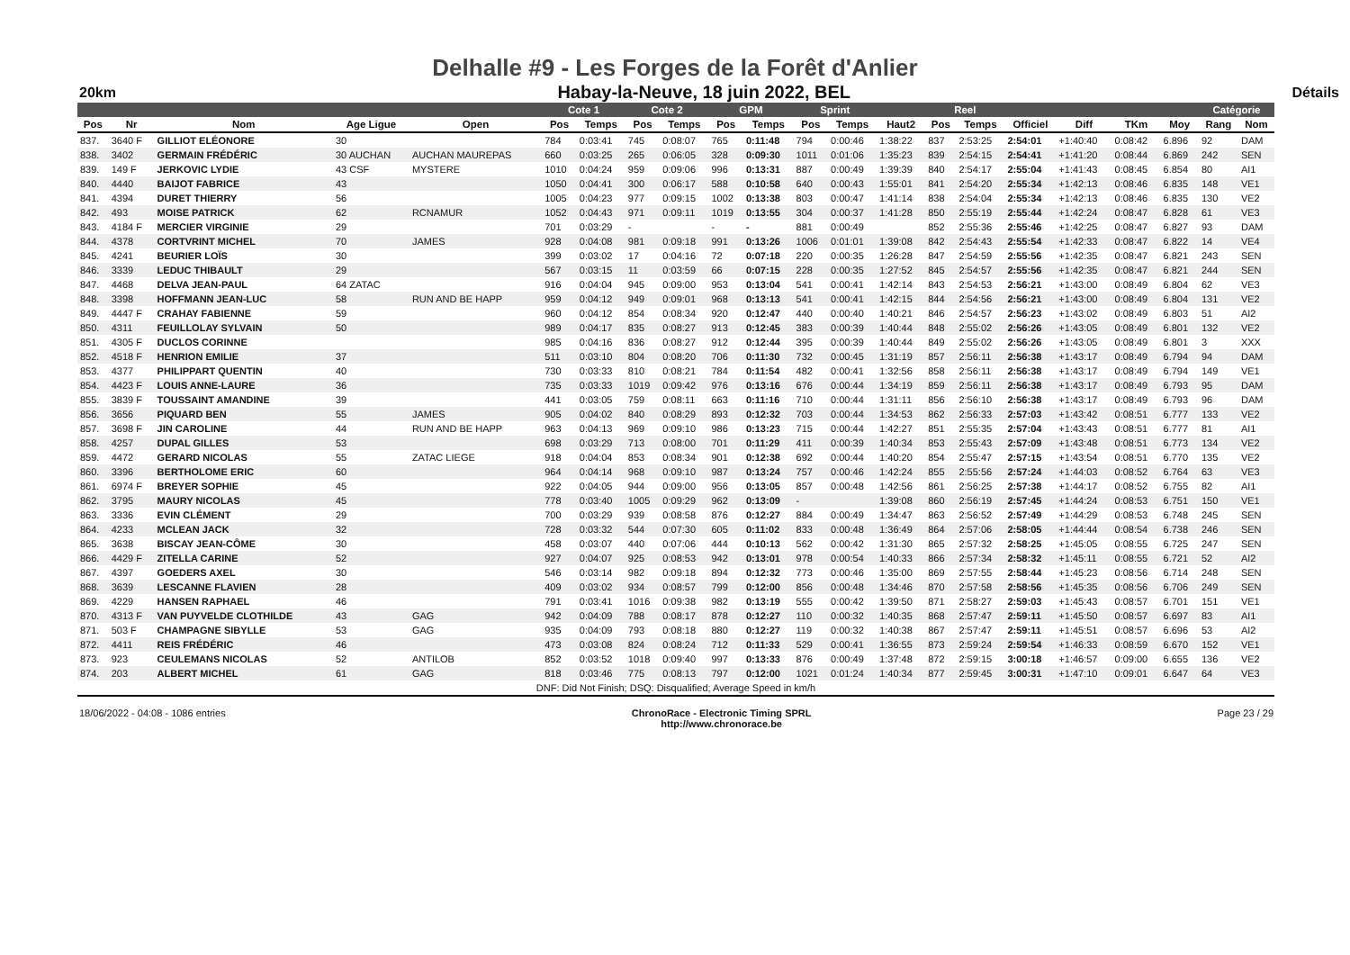Delhalle #9 - Les Forges de la Forêt d'Anlier
20km Habay-la-Neuve, 18 juin 2022, BEL Détails
| | | | | | Cote 1 | | Cote 2 | | GPM | | Sprint | | | Reel | | | | | | Catégorie | |
| --- | --- | --- | --- | --- | --- | --- | --- | --- | --- | --- | --- | --- | --- | --- | --- | --- | --- | --- | --- | --- | --- |
| Pos | Nr | Nom | Age Ligue | Open | Pos | Temps | Pos | Temps | Pos | Temps | Pos | Temps | Haut2 | Pos | Temps | Officiel | Diff | TKm | Moy | Rang | Nom |
| 837. | 3640 F | GILLIOT ELÉONORE | 30 | | 784 | 0:03:41 | 745 | 0:08:07 | 765 | 0:11:48 | 794 | 0:00:46 | 1:38:22 | 837 | 2:53:25 | 2:54:01 | +1:40:40 | 0:08:42 | 6.896 | 92 | DAM |
| 838. | 3402 | GERMAIN FRÉDÉRIC | 30 AUCHAN | AUCHAN MAUREPAS | 660 | 0:03:25 | 265 | 0:06:05 | 328 | 0:09:30 | 1011 | 0:01:06 | 1:35:23 | 839 | 2:54:15 | 2:54:41 | +1:41:20 | 0:08:44 | 6.869 | 242 | SEN |
| 839. | 149 F | JERKOVIC LYDIE | 43 CSF | MYSTERE | 1010 | 0:04:24 | 959 | 0:09:06 | 996 | 0:13:31 | 887 | 0:00:49 | 1:39:39 | 840 | 2:54:17 | 2:55:04 | +1:41:43 | 0:08:45 | 6.854 | 80 | AI1 |
| 840. | 4440 | BAIJOT FABRICE | 43 | | 1050 | 0:04:41 | 300 | 0:06:17 | 588 | 0:10:58 | 640 | 0:00:43 | 1:55:01 | 841 | 2:54:20 | 2:55:34 | +1:42:13 | 0:08:46 | 6.835 | 148 | VE1 |
| 841. | 4394 | DURET THIERRY | 56 | | 1005 | 0:04:23 | 977 | 0:09:15 | 1002 | 0:13:38 | 803 | 0:00:47 | 1:41:14 | 838 | 2:54:04 | 2:55:34 | +1:42:13 | 0:08:46 | 6.835 | 130 | VE2 |
| 842. | 493 | MOISE PATRICK | 62 | RCNAMUR | 1052 | 0:04:43 | 971 | 0:09:11 | 1019 | 0:13:55 | 304 | 0:00:37 | 1:41:28 | 850 | 2:55:19 | 2:55:44 | +1:42:24 | 0:08:47 | 6.828 | 61 | VE3 |
| 843. | 4184 F | MERCIER VIRGINIE | 29 | | 701 | 0:03:29 | - | | - | - | 881 | 0:00:49 | | 852 | 2:55:36 | 2:55:46 | +1:42:25 | 0:08:47 | 6.827 | 93 | DAM |
| 844. | 4378 | CORTVRINT MICHEL | 70 | JAMES | 928 | 0:04:08 | 981 | 0:09:18 | 991 | 0:13:26 | 1006 | 0:01:01 | 1:39:08 | 842 | 2:54:43 | 2:55:54 | +1:42:33 | 0:08:47 | 6.822 | 14 | VE4 |
| 845. | 4241 | BEURIER LOÏS | 30 | | 399 | 0:03:02 | 17 | 0:04:16 | 72 | 0:07:18 | 220 | 0:00:35 | 1:26:28 | 847 | 2:54:59 | 2:55:56 | +1:42:35 | 0:08:47 | 6.821 | 243 | SEN |
| 846. | 3339 | LEDUC THIBAULT | 29 | | 567 | 0:03:15 | 11 | 0:03:59 | 66 | 0:07:15 | 228 | 0:00:35 | 1:27:52 | 845 | 2:54:57 | 2:55:56 | +1:42:35 | 0:08:47 | 6.821 | 244 | SEN |
| 847. | 4468 | DELVA JEAN-PAUL | 64 ZATAC | | 916 | 0:04:04 | 945 | 0:09:00 | 953 | 0:13:04 | 541 | 0:00:41 | 1:42:14 | 843 | 2:54:53 | 2:56:21 | +1:43:00 | 0:08:49 | 6.804 | 62 | VE3 |
| 848. | 3398 | HOFFMANN JEAN-LUC | 58 | RUN AND BE HAPP | 959 | 0:04:12 | 949 | 0:09:01 | 968 | 0:13:13 | 541 | 0:00:41 | 1:42:15 | 844 | 2:54:56 | 2:56:21 | +1:43:00 | 0:08:49 | 6.804 | 131 | VE2 |
| 849. | 4447 F | CRAHAY FABIENNE | 59 | | 960 | 0:04:12 | 854 | 0:08:34 | 920 | 0:12:47 | 440 | 0:00:40 | 1:40:21 | 846 | 2:54:57 | 2:56:23 | +1:43:02 | 0:08:49 | 6.803 | 51 | AI2 |
| 850. | 4311 | FEUILLOLAY SYLVAIN | 50 | | 989 | 0:04:17 | 835 | 0:08:27 | 913 | 0:12:45 | 383 | 0:00:39 | 1:40:44 | 848 | 2:55:02 | 2:56:26 | +1:43:05 | 0:08:49 | 6.801 | 132 | VE2 |
| 851. | 4305 F | DUCLOS CORINNE | | | 985 | 0:04:16 | 836 | 0:08:27 | 912 | 0:12:44 | 395 | 0:00:39 | 1:40:44 | 849 | 2:55:02 | 2:56:26 | +1:43:05 | 0:08:49 | 6.801 | 3 | XXX |
| 852. | 4518 F | HENRION EMILIE | 37 | | 511 | 0:03:10 | 804 | 0:08:20 | 706 | 0:11:30 | 732 | 0:00:45 | 1:31:19 | 857 | 2:56:11 | 2:56:38 | +1:43:17 | 0:08:49 | 6.794 | 94 | DAM |
| 853. | 4377 | PHILIPPART QUENTIN | 40 | | 730 | 0:03:33 | 810 | 0:08:21 | 784 | 0:11:54 | 482 | 0:00:41 | 1:32:56 | 858 | 2:56:11 | 2:56:38 | +1:43:17 | 0:08:49 | 6.794 | 149 | VE1 |
| 854. | 4423 F | LOUIS ANNE-LAURE | 36 | | 735 | 0:03:33 | 1019 | 0:09:42 | 976 | 0:13:16 | 676 | 0:00:44 | 1:34:19 | 859 | 2:56:11 | 2:56:38 | +1:43:17 | 0:08:49 | 6.793 | 95 | DAM |
| 855. | 3839 F | TOUSSAINT AMANDINE | 39 | | 441 | 0:03:05 | 759 | 0:08:11 | 663 | 0:11:16 | 710 | 0:00:44 | 1:31:11 | 856 | 2:56:10 | 2:56:38 | +1:43:17 | 0:08:49 | 6.793 | 96 | DAM |
| 856. | 3656 | PIQUARD BEN | 55 | JAMES | 905 | 0:04:02 | 840 | 0:08:29 | 893 | 0:12:32 | 703 | 0:00:44 | 1:34:53 | 862 | 2:56:33 | 2:57:03 | +1:43:42 | 0:08:51 | 6.777 | 133 | VE2 |
| 857. | 3698 F | JIN CAROLINE | 44 | RUN AND BE HAPP | 963 | 0:04:13 | 969 | 0:09:10 | 986 | 0:13:23 | 715 | 0:00:44 | 1:42:27 | 851 | 2:55:35 | 2:57:04 | +1:43:43 | 0:08:51 | 6.777 | 81 | AI1 |
| 858. | 4257 | DUPAL GILLES | 53 | | 698 | 0:03:29 | 713 | 0:08:00 | 701 | 0:11:29 | 411 | 0:00:39 | 1:40:34 | 853 | 2:55:43 | 2:57:09 | +1:43:48 | 0:08:51 | 6.773 | 134 | VE2 |
| 859. | 4472 | GERARD NICOLAS | 55 | ZATAC LIEGE | 918 | 0:04:04 | 853 | 0:08:34 | 901 | 0:12:38 | 692 | 0:00:44 | 1:40:20 | 854 | 2:55:47 | 2:57:15 | +1:43:54 | 0:08:51 | 6.770 | 135 | VE2 |
| 860. | 3396 | BERTHOLOME ERIC | 60 | | 964 | 0:04:14 | 968 | 0:09:10 | 987 | 0:13:24 | 757 | 0:00:46 | 1:42:24 | 855 | 2:55:56 | 2:57:24 | +1:44:03 | 0:08:52 | 6.764 | 63 | VE3 |
| 861. | 6974 F | BREYER SOPHIE | 45 | | 922 | 0:04:05 | 944 | 0:09:00 | 956 | 0:13:05 | 857 | 0:00:48 | 1:42:56 | 861 | 2:56:25 | 2:57:38 | +1:44:17 | 0:08:52 | 6.755 | 82 | AI1 |
| 862. | 3795 | MAURY NICOLAS | 45 | | 778 | 0:03:40 | 1005 | 0:09:29 | 962 | 0:13:09 | - | | 1:39:08 | 860 | 2:56:19 | 2:57:45 | +1:44:24 | 0:08:53 | 6.751 | 150 | VE1 |
| 863. | 3336 | EVIN CLÉMENT | 29 | | 700 | 0:03:29 | 939 | 0:08:58 | 876 | 0:12:27 | 884 | 0:00:49 | 1:34:47 | 863 | 2:56:52 | 2:57:49 | +1:44:29 | 0:08:53 | 6.748 | 245 | SEN |
| 864. | 4233 | MCLEAN JACK | 32 | | 728 | 0:03:32 | 544 | 0:07:30 | 605 | 0:11:02 | 833 | 0:00:48 | 1:36:49 | 864 | 2:57:06 | 2:58:05 | +1:44:44 | 0:08:54 | 6.738 | 246 | SEN |
| 865. | 3638 | BISCAY JEAN-CÔME | 30 | | 458 | 0:03:07 | 440 | 0:07:06 | 444 | 0:10:13 | 562 | 0:00:42 | 1:31:30 | 865 | 2:57:32 | 2:58:25 | +1:45:05 | 0:08:55 | 6.725 | 247 | SEN |
| 866. | 4429 F | ZITELLA CARINE | 52 | | 927 | 0:04:07 | 925 | 0:08:53 | 942 | 0:13:01 | 978 | 0:00:54 | 1:40:33 | 866 | 2:57:34 | 2:58:32 | +1:45:11 | 0:08:55 | 6.721 | 52 | AI2 |
| 867. | 4397 | GOEDERS AXEL | 30 | | 546 | 0:03:14 | 982 | 0:09:18 | 894 | 0:12:32 | 773 | 0:00:46 | 1:35:00 | 869 | 2:57:55 | 2:58:44 | +1:45:23 | 0:08:56 | 6.714 | 248 | SEN |
| 868. | 3639 | LESCANNE FLAVIEN | 28 | | 409 | 0:03:02 | 934 | 0:08:57 | 799 | 0:12:00 | 856 | 0:00:48 | 1:34:46 | 870 | 2:57:58 | 2:58:56 | +1:45:35 | 0:08:56 | 6.706 | 249 | SEN |
| 869. | 4229 | HANSEN RAPHAEL | 46 | | 791 | 0:03:41 | 1016 | 0:09:38 | 982 | 0:13:19 | 555 | 0:00:42 | 1:39:50 | 871 | 2:58:27 | 2:59:03 | +1:45:43 | 0:08:57 | 6.701 | 151 | VE1 |
| 870. | 4313 F | VAN PUYVELDE CLOTHILDE | 43 | GAG | 942 | 0:04:09 | 788 | 0:08:17 | 878 | 0:12:27 | 110 | 0:00:32 | 1:40:35 | 868 | 2:57:47 | 2:59:11 | +1:45:50 | 0:08:57 | 6.697 | 83 | AI1 |
| 871. | 503 F | CHAMPAGNE SIBYLLE | 53 | GAG | 935 | 0:04:09 | 793 | 0:08:18 | 880 | 0:12:27 | 119 | 0:00:32 | 1:40:38 | 867 | 2:57:47 | 2:59:11 | +1:45:51 | 0:08:57 | 6.696 | 53 | AI2 |
| 872. | 4411 | REIS FRÉDÉRIC | 46 | | 473 | 0:03:08 | 824 | 0:08:24 | 712 | 0:11:33 | 529 | 0:00:41 | 1:36:55 | 873 | 2:59:24 | 2:59:54 | +1:46:33 | 0:08:59 | 6.670 | 152 | VE1 |
| 873. | 923 | CEULEMANS NICOLAS | 52 | ANTILOB | 852 | 0:03:52 | 1018 | 0:09:40 | 997 | 0:13:33 | 876 | 0:00:49 | 1:37:48 | 872 | 2:59:15 | 3:00:18 | +1:46:57 | 0:09:00 | 6.655 | 136 | VE2 |
| 874. | 203 | ALBERT MICHEL | 61 | GAG | 818 | 0:03:46 | 775 | 0:08:13 | 797 | 0:12:00 | 1021 | 0:01:24 | 1:40:34 | 877 | 2:59:45 | 3:00:31 | +1:47:10 | 0:09:01 | 6.647 | 64 | VE3 |
| DNF: Did Not Finish; DSQ: Disqualified; Average Speed in km/h | | | | | | | | | | | | | | | | | | | | | |
18/06/2022 - 04:08 - 1086 entries ChronoRace - Electronic Timing SPRL
http://www.chronorace.be Page 23 / 29